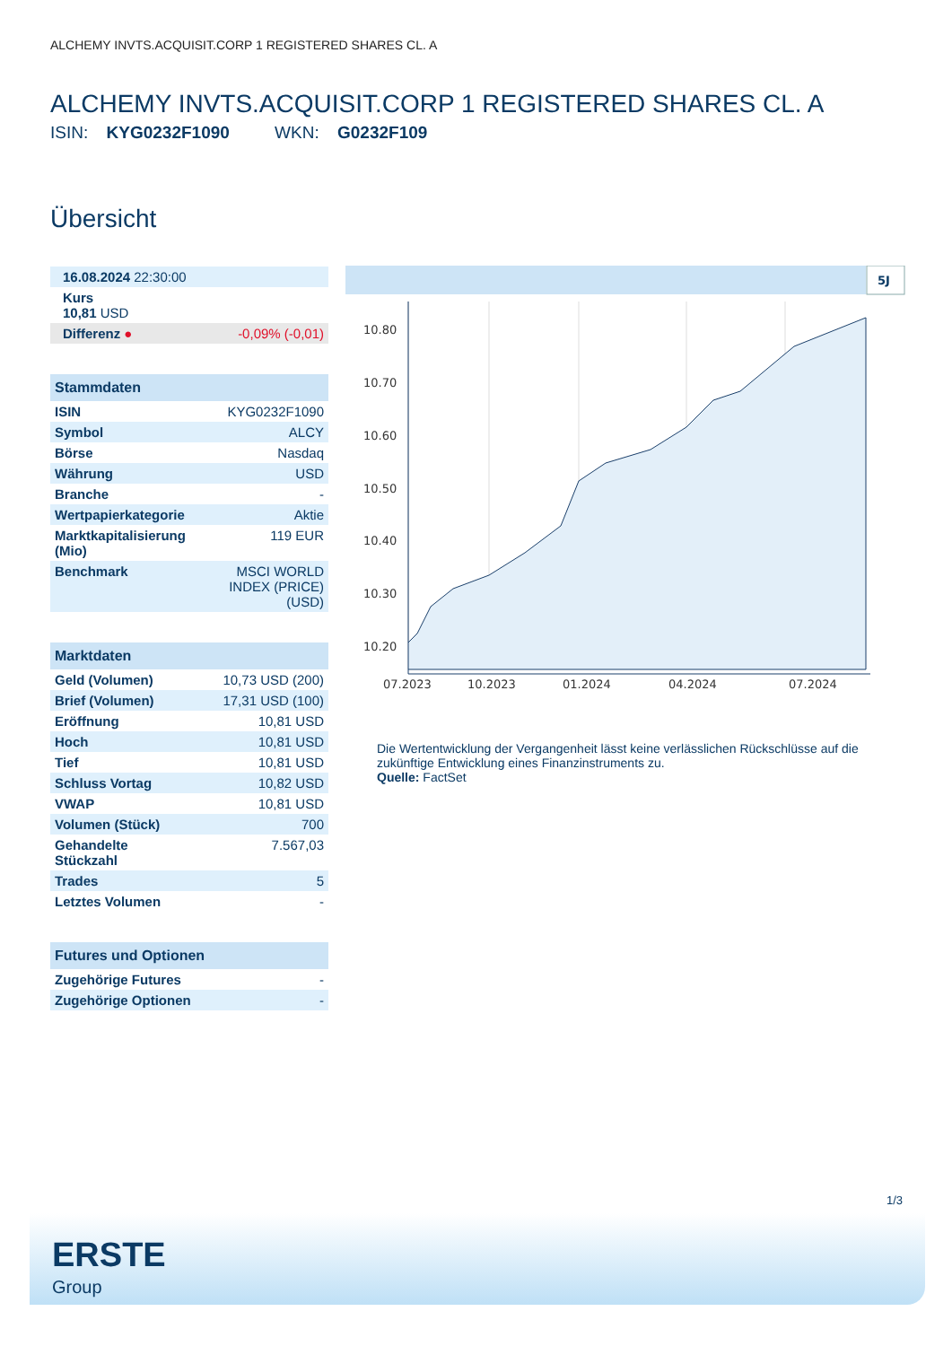ALCHEMY INVTS.ACQUISIT.CORP 1 REGISTERED SHARES CL. A
ALCHEMY INVTS.ACQUISIT.CORP 1 REGISTERED SHARES CL. A
ISIN: KYG0232F1090 WKN: G0232F109
Übersicht
| 16.08.2024 22:30:00 | |
| Kurs 10,81 USD | |
| Differenz ● | -0,09% (-0,01) |
| Stammdaten | |
| ISIN | KYG0232F1090 |
| Symbol | ALCY |
| Börse | Nasdaq |
| Währung | USD |
| Branche | - |
| Wertpapierkategorie | Aktie |
| Marktkapitalisierung (Mio) | 119 EUR |
| Benchmark | MSCI WORLD INDEX (PRICE) (USD) |
| Marktdaten | |
| Geld (Volumen) | 10,73 USD (200) |
| Brief (Volumen) | 17,31 USD (100) |
| Eröffnung | 10,81 USD |
| Hoch | 10,81 USD |
| Tief | 10,81 USD |
| Schluss Vortag | 10,82 USD |
| VWAP | 10,81 USD |
| Volumen (Stück) | 700 |
| Gehandelte Stückzahl | 7.567,03 |
| Trades | 5 |
| Letztes Volumen | - |
| Futures und Optionen | |
| Zugehörige Futures | - |
| Zugehörige Optionen | - |
5J
10.80
10.70
10.60
10.50
10.40
10.30
10.20
07.2023
10.2023
01.2024
04.2024
07.2024
Die Wertentwicklung der Vergangenheit lässt keine verlässlichen Rückschlüsse auf die zukünftige Entwicklung eines Finanzinstruments zu.
Quelle: FactSet
1/3
ERSTE
Group